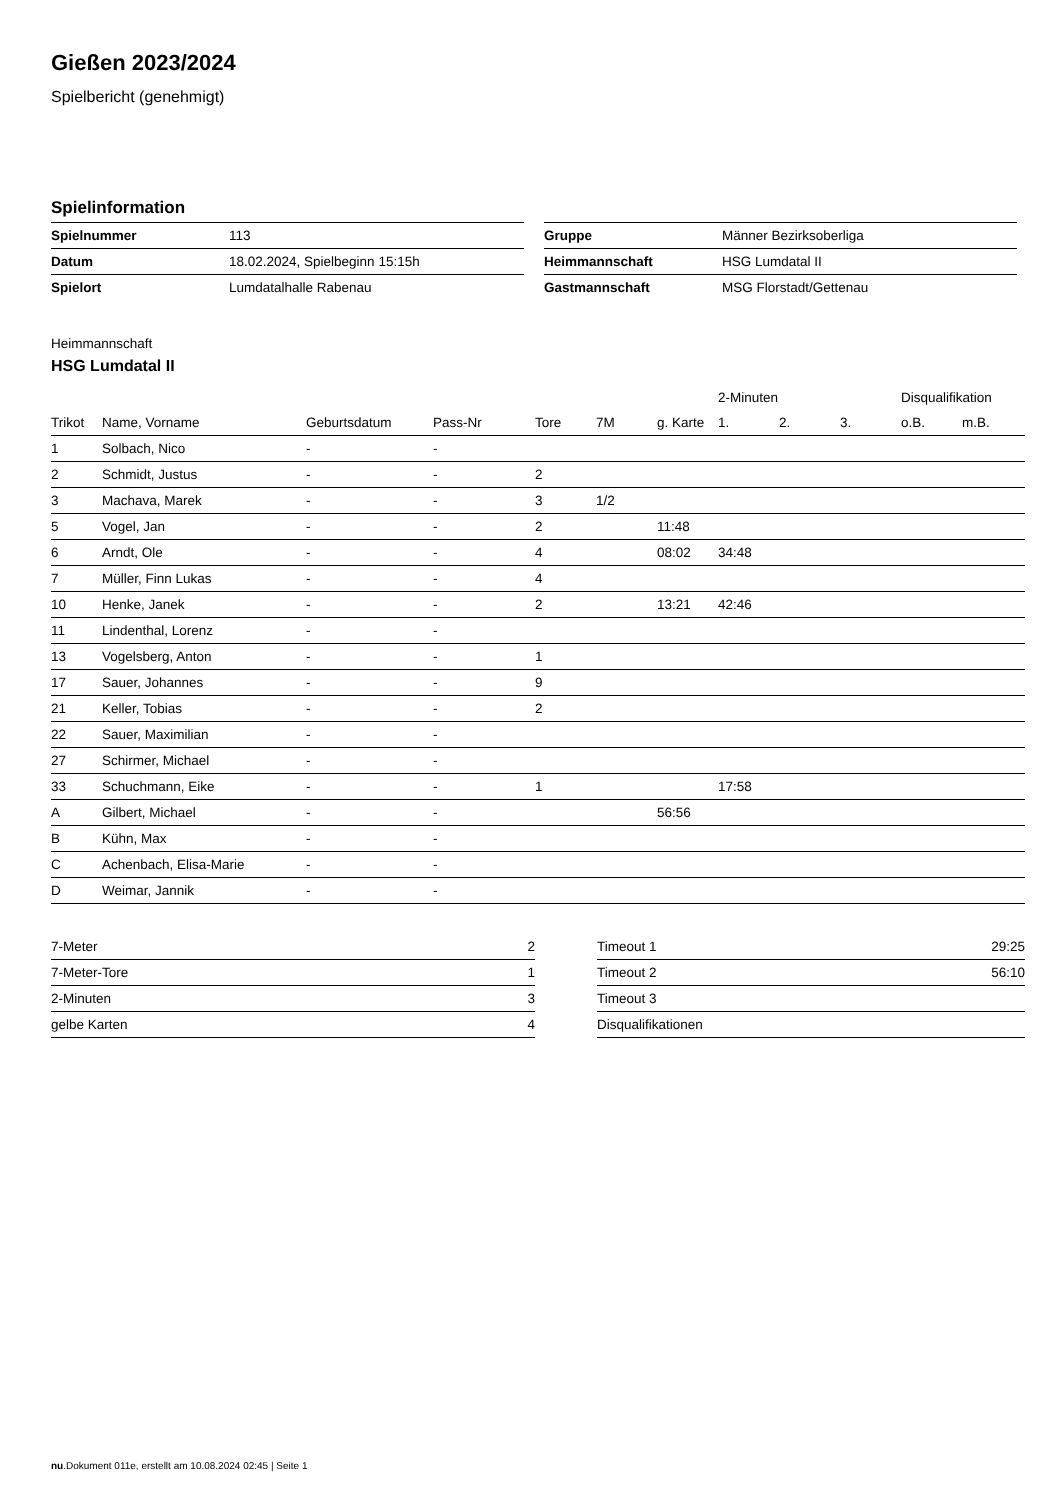Gießen 2023/2024
Spielbericht (genehmigt)
Spielinformation
| Spielnummer | 113 |
| Datum | 18.02.2024, Spielbeginn 15:15h |
| Spielort | Lumdatalhalle Rabenau |
| Gruppe | Männer Bezirksoberliga |
| Heimmannschaft | HSG Lumdatal II |
| Gastmannschaft | MSG Florstadt/Gettenau |
Heimmannschaft
HSG Lumdatal II
| | | | | | | | 2-Minuten | | | Disqualifikation | |
| --- | --- | --- | --- | --- | --- | --- | --- | --- | --- | --- | --- |
| Trikot | Name, Vorname | Geburtsdatum | Pass-Nr | Tore | 7M | g. Karte | 1. | 2. | 3. | o.B. | m.B. |
| 1 | Solbach, Nico | - | - | | | | | | | | |
| 2 | Schmidt, Justus | - | - | 2 | | | | | | | |
| 3 | Machava, Marek | - | - | 3 | 1/2 | | | | | | |
| 5 | Vogel, Jan | - | - | 2 | | 11:48 | | | | | |
| 6 | Arndt, Ole | - | - | 4 | | 08:02 | 34:48 | | | | |
| 7 | Müller, Finn Lukas | - | - | 4 | | | | | | | |
| 10 | Henke, Janek | - | - | 2 | | 13:21 | 42:46 | | | | |
| 11 | Lindenthal, Lorenz | - | - | | | | | | | | |
| 13 | Vogelsberg, Anton | - | - | 1 | | | | | | | |
| 17 | Sauer, Johannes | - | - | 9 | | | | | | | |
| 21 | Keller, Tobias | - | - | 2 | | | | | | | |
| 22 | Sauer, Maximilian | - | - | | | | | | | | |
| 27 | Schirmer, Michael | - | - | | | | | | | | |
| 33 | Schuchmann, Eike | - | - | 1 | | | 17:58 | | | | |
| A | Gilbert, Michael | - | - | | | 56:56 | | | | | |
| B | Kühn, Max | - | - | | | | | | | | |
| C | Achenbach, Elisa-Marie | - | - | | | | | | | | |
| D | Weimar, Jannik | - | - | | | | | | | | |
| 7-Meter | 2 |
| 7-Meter-Tore | 1 |
| 2-Minuten | 3 |
| gelbe Karten | 4 |
| Timeout 1 | 29:25 |
| Timeout 2 | 56:10 |
| Timeout 3 | |
| Disqualifikationen | |
nu.Dokument 011e, erstellt am 10.08.2024 02:45 | Seite 1